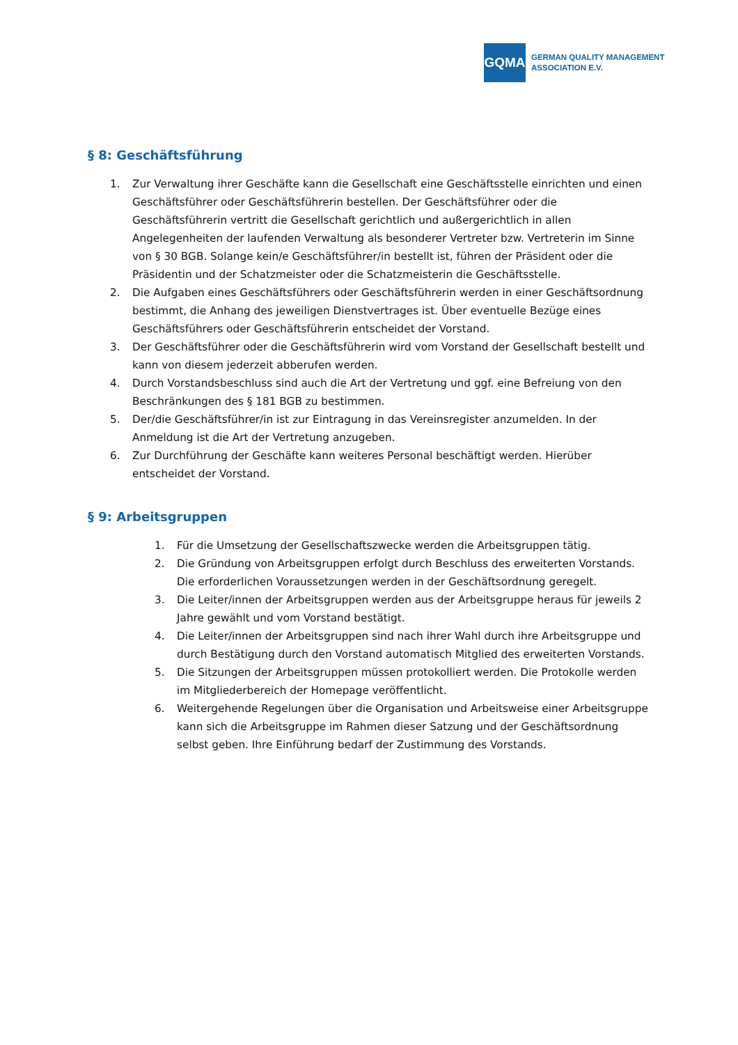GQMA
GERMAN QUALITY MANAGEMENT
ASSOCIATION E.V.
§ 8: Geschäftsführung
1. Zur Verwaltung ihrer Geschäfte kann die Gesellschaft eine Geschäftsstelle einrichten und einen Geschäftsführer oder Geschäftsführerin bestellen. Der Geschäftsführer oder die Geschäftsführerin vertritt die Gesellschaft gerichtlich und außergerichtlich in allen Angelegenheiten der laufenden Verwaltung als besonderer Vertreter bzw. Vertreterin im Sinne von § 30 BGB. Solange kein/e Geschäftsführer/in bestellt ist, führen der Präsident oder die Präsidentin und der Schatzmeister oder die Schatzmeisterin die Geschäftsstelle.
2. Die Aufgaben eines Geschäftsführers oder Geschäftsführerin werden in einer Geschäftsordnung bestimmt, die Anhang des jeweiligen Dienstvertrages ist. Über eventuelle Bezüge eines Geschäftsführers oder Geschäftsführerin entscheidet der Vorstand.
3. Der Geschäftsführer oder die Geschäftsführerin wird vom Vorstand der Gesellschaft bestellt und kann von diesem jederzeit abberufen werden.
4. Durch Vorstandsbeschluss sind auch die Art der Vertretung und ggf. eine Befreiung von den Beschränkungen des § 181 BGB zu bestimmen.
5. Der/die Geschäftsführer/in ist zur Eintragung in das Vereinsregister anzumelden. In der Anmeldung ist die Art der Vertretung anzugeben.
6. Zur Durchführung der Geschäfte kann weiteres Personal beschäftigt werden. Hierüber entscheidet der Vorstand.
§ 9: Arbeitsgruppen
1. Für die Umsetzung der Gesellschaftszwecke werden die Arbeitsgruppen tätig.
2. Die Gründung von Arbeitsgruppen erfolgt durch Beschluss des erweiterten Vorstands. Die erforderlichen Voraussetzungen werden in der Geschäftsordnung geregelt.
3. Die Leiter/innen der Arbeitsgruppen werden aus der Arbeitsgruppe heraus für jeweils 2 Jahre gewählt und vom Vorstand bestätigt.
4. Die Leiter/innen der Arbeitsgruppen sind nach ihrer Wahl durch ihre Arbeitsgruppe und durch Bestätigung durch den Vorstand automatisch Mitglied des erweiterten Vorstands.
5. Die Sitzungen der Arbeitsgruppen müssen protokolliert werden. Die Protokolle werden im Mitgliederbereich der Homepage veröffentlicht.
6. Weitergehende Regelungen über die Organisation und Arbeitsweise einer Arbeitsgruppe kann sich die Arbeitsgruppe im Rahmen dieser Satzung und der Geschäftsordnung selbst geben. Ihre Einführung bedarf der Zustimmung des Vorstands.